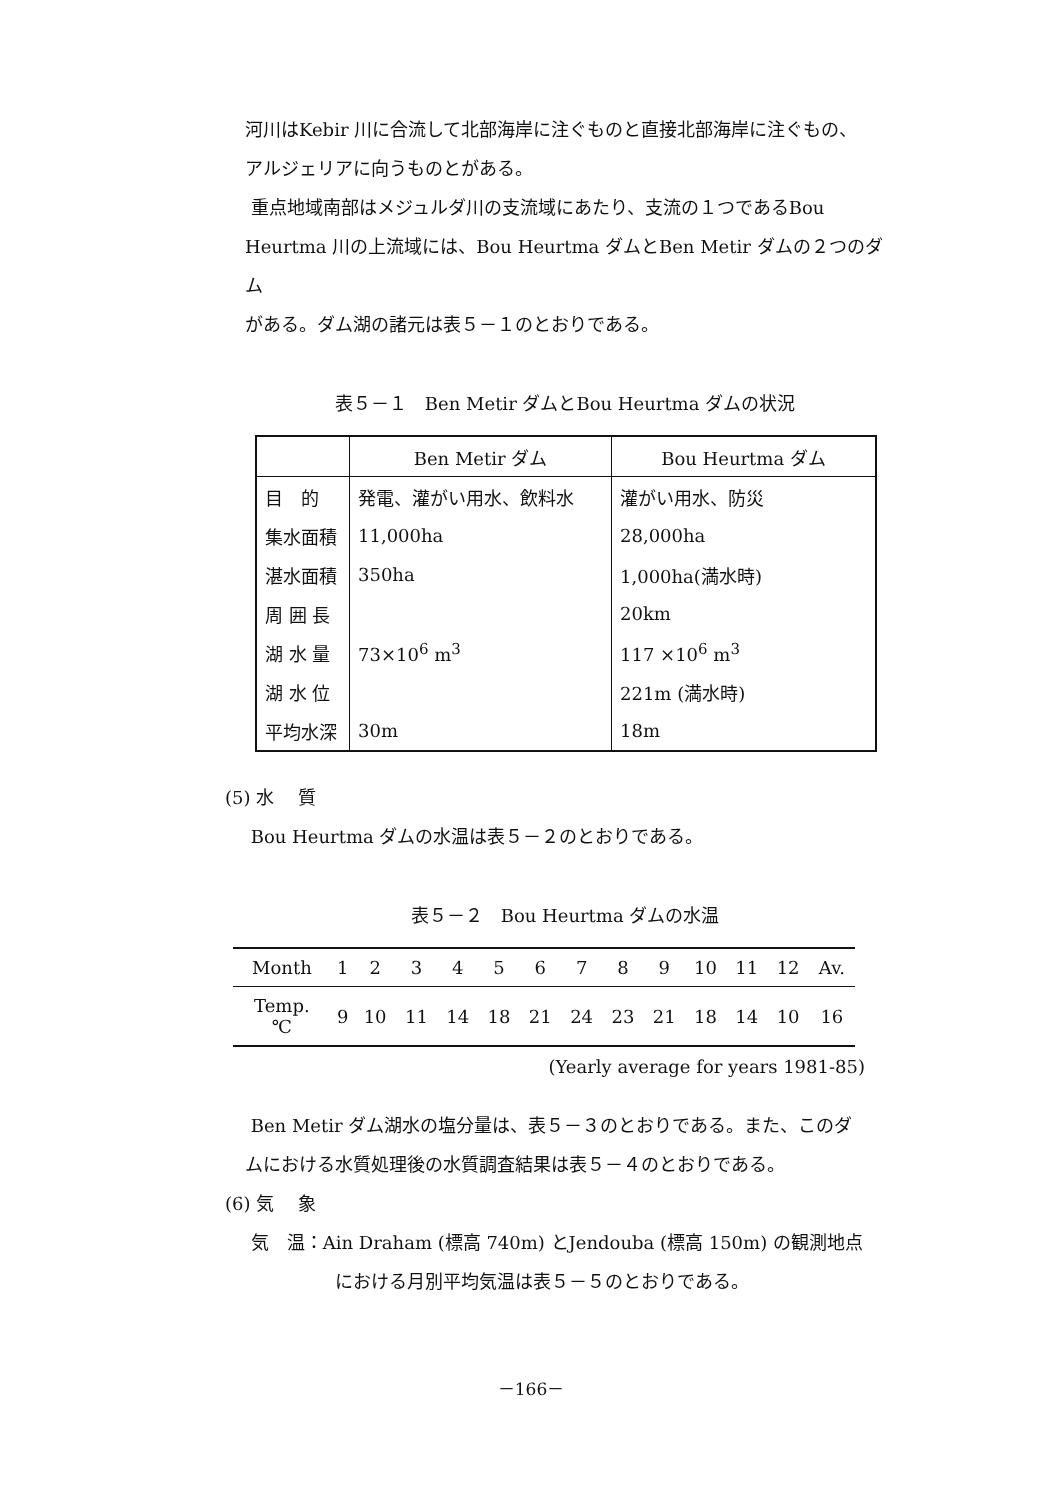河川はKebir 川に合流して北部海岸に注ぐものと直接北部海岸に注ぐもの、
アルジェリアに向うものとがある。
重点地域南部はメジュルダ川の支流域にあたり、支流の１つであるBou
Heurtma 川の上流域には、Bou Heurtma ダムとBen Metir ダムの２つのダム
がある。ダム湖の諸元は表５－１のとおりである。
表５－１　Ben Metir ダムとBou Heurtma ダムの状況
| | Ben Metir ダム | Bou Heurtma ダム |
| --- | --- | --- |
| 目 的 | 発電、灌がい用水、飲料水 | 灌がい用水、防災 |
| 集水面積 | 11,000ha | 28,000ha |
| 湛水面積 | 350ha | 1,000ha(満水時) |
| 周 囲 長 | | 20km |
| 湖 水 量 | 73×10<sup>6</sup> m<sup>3</sup> | 117 ×10<sup>6</sup> m<sup>3</sup> |
| 湖 水 位 | | 221m (満水時) |
| 平均水深 | 30m | 18m |
(5) 水　 質
Bou Heurtma ダムの水温は表５－２のとおりである。
表５－２　Bou Heurtma ダムの水温
| Month | 1 | 2 | 3 | 4 | 5 | 6 | 7 | 8 | 9 | 10 | 11 | 12 | Av. |
| --- | --- | --- | --- | --- | --- | --- | --- | --- | --- | --- | --- | --- | --- |
| Temp. ℃ | 9 | 10 | 11 | 14 | 18 | 21 | 24 | 23 | 21 | 18 | 14 | 10 | 16 |
(Yearly average for years 1981-85)
Ben Metir ダム湖水の塩分量は、表５－３のとおりである。また、このダ
ムにおける水質処理後の水質調査結果は表５－４のとおりである。
(6) 気　 象
気　温：Ain Draham (標高 740m) とJendouba (標高 150m) の観測地点
における月別平均気温は表５－５のとおりである。
－166－